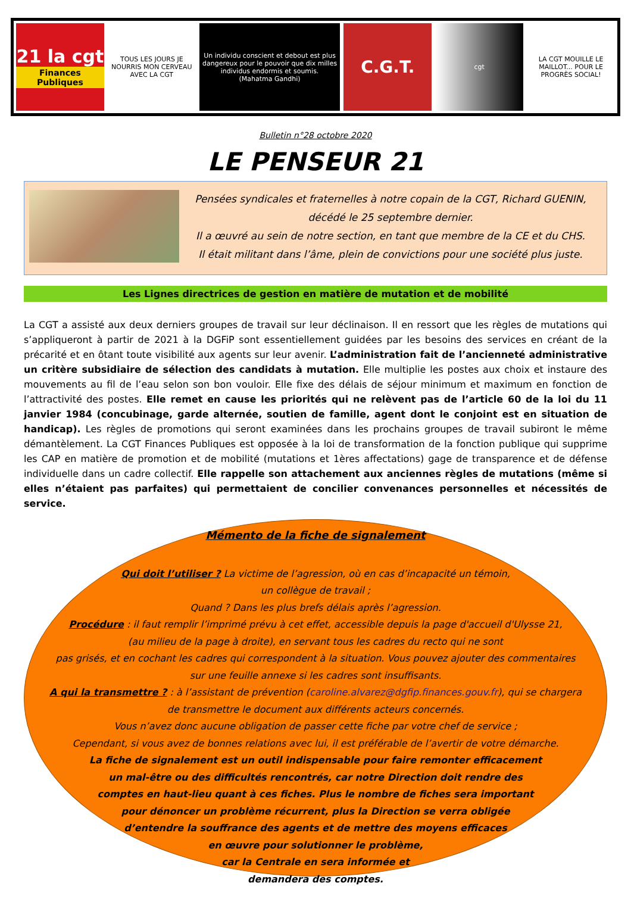21 la cgt
Finances Publiques
TOUS LES JOURS JE NOURRIS MON CERVEAU AVEC LA CGT
Un individu conscient et debout est plus dangereux pour le pouvoir que dix milles individus endormis et soumis.
(Mahatma Gandhi)
C.G.T. cgt LA CGT MOUILLE LE MAILLOT... POUR LE PROGRÈS SOCIAL!
Bulletin n°28 octobre 2020
LE PENSEUR 21
Pensées syndicales et fraternelles à notre copain de la CGT, Richard GUENIN,
décédé le 25 septembre dernier.
Il a œuvré au sein de notre section, en tant que membre de la CE et du CHS.
Il était militant dans l’âme, plein de convictions pour une société plus juste.
Les Lignes directrices de gestion en matière de mutation et de mobilité
La CGT a assisté aux deux derniers groupes de travail sur leur déclinaison. Il en ressort que les règles de mutations qui s’appliqueront à partir de 2021 à la DGFiP sont essentiellement guidées par les besoins des services en créant de la précarité et en ôtant toute visibilité aux agents sur leur avenir. L’administration fait de l’ancienneté administrative un critère subsidiaire de sélection des candidats à mutation. Elle multiplie les postes aux choix et instaure des mouvements au fil de l’eau selon son bon vouloir. Elle fixe des délais de séjour minimum et maximum en fonction de l’attractivité des postes. Elle remet en cause les priorités qui ne relèvent pas de l’article 60 de la loi du 11 janvier 1984 (concubinage, garde alternée, soutien de famille, agent dont le conjoint est en situation de handicap). Les règles de promotions qui seront examinées dans les prochains groupes de travail subiront le même démantèlement. La CGT Finances Publiques est opposée à la loi de transformation de la fonction publique qui supprime les CAP en matière de promotion et de mobilité (mutations et 1ères affectations) gage de transparence et de défense individuelle dans un cadre collectif. Elle rappelle son attachement aux anciennes règles de mutations (même si elles n’étaient pas parfaites) qui permettaient de concilier convenances personnelles et nécessités de service.
Mémento de la fiche de signalement
Qui doit l’utiliser ? La victime de l’agression, où en cas d’incapacité un témoin,
un collègue de travail ;
Quand ? Dans les plus brefs délais après l’agression.
Procédure : il faut remplir l’imprimé prévu à cet effet, accessible depuis la page d'accueil d'Ulysse 21,
(au milieu de la page à droite), en servant tous les cadres du recto qui ne sont
pas grisés, et en cochant les cadres qui correspondent à la situation. Vous pouvez ajouter des commentaires
sur une feuille annexe si les cadres sont insuffisants.
A qui la transmettre ? : à l’assistant de prévention (caroline.alvarez@dgfip.finances.gouv.fr), qui se chargera
de transmettre le document aux différents acteurs concernés.
Vous n’avez donc aucune obligation de passer cette fiche par votre chef de service ;
Cependant, si vous avez de bonnes relations avec lui, il est préférable de l’avertir de votre démarche.
La fiche de signalement est un outil indispensable pour faire remonter efficacement
un mal-être ou des difficultés rencontrés, car notre Direction doit rendre des
comptes en haut-lieu quant à ces fiches. Plus le nombre de fiches sera important
pour dénoncer un problème récurrent, plus la Direction se verra obligée
d’entendre la souffrance des agents et de mettre des moyens efficaces
en œuvre pour solutionner le problème,
car la Centrale en sera informée et
demandera des comptes.